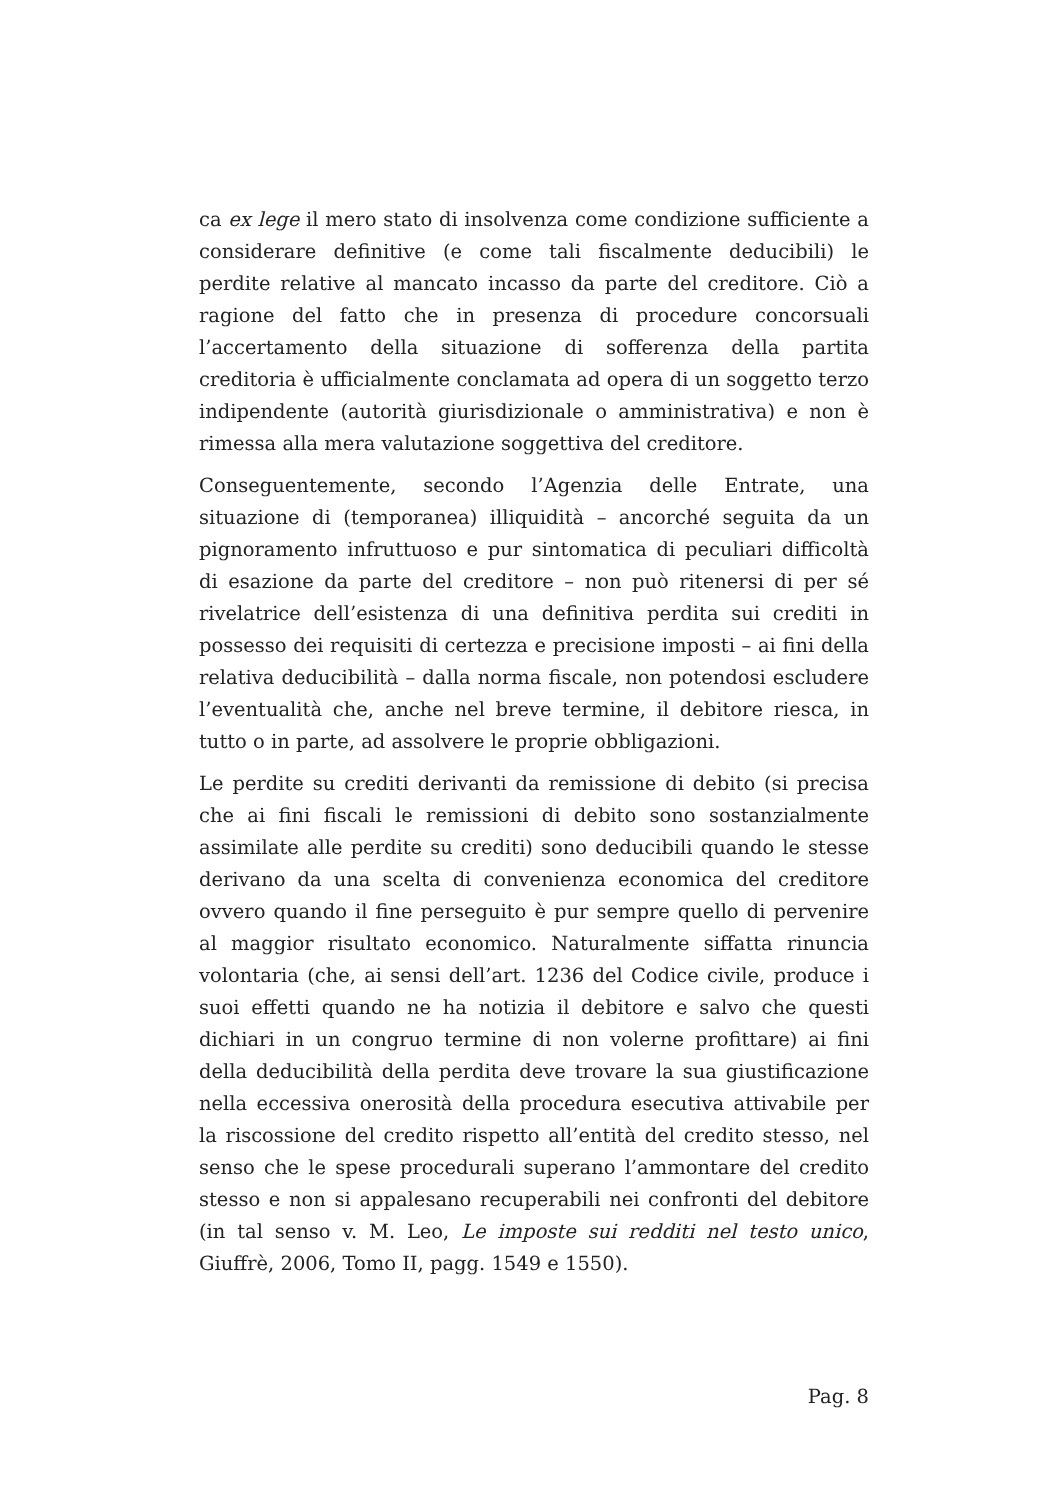ca ex lege il mero stato di insolvenza come condizione sufficiente a considerare definitive (e come tali fiscalmente deducibili) le perdite relative al mancato incasso da parte del creditore. Ciò a ragione del fatto che in presenza di procedure concorsuali l’accertamento della situazione di sofferenza della partita creditoria è ufficialmente conclamata ad opera di un soggetto terzo indipendente (autorità giurisdizionale o amministrativa) e non è rimessa alla mera valutazione soggettiva del creditore.
Conseguentemente, secondo l’Agenzia delle Entrate, una situazione di (temporanea) illiquidità – ancorché seguita da un pignoramento infruttuoso e pur sintomatica di peculiari difficoltà di esazione da parte del creditore – non può ritenersi di per sé rivelatrice dell’esistenza di una definitiva perdita sui crediti in possesso dei requisiti di certezza e precisione imposti – ai fini della relativa deducibilità – dalla norma fiscale, non potendosi escludere l’eventualità che, anche nel breve termine, il debitore riesca, in tutto o in parte, ad assolvere le proprie obbligazioni.
Le perdite su crediti derivanti da remissione di debito (si precisa che ai fini fiscali le remissioni di debito sono sostanzialmente assimilate alle perdite su crediti) sono deducibili quando le stesse derivano da una scelta di convenienza economica del creditore ovvero quando il fine perseguito è pur sempre quello di pervenire al maggior risultato economico. Naturalmente siffatta rinuncia volontaria (che, ai sensi dell’art. 1236 del Codice civile, produce i suoi effetti quando ne ha notizia il debitore e salvo che questi dichiari in un congruo termine di non volerne profittare) ai fini della deducibilità della perdita deve trovare la sua giustificazione nella eccessiva onerosità della procedura esecutiva attivabile per la riscossione del credito rispetto all’entità del credito stesso, nel senso che le spese procedurali superano l’ammontare del credito stesso e non si appalesano recuperabili nei confronti del debitore (in tal senso v. M. Leo, Le imposte sui redditi nel testo unico, Giuffrè, 2006, Tomo II, pagg. 1549 e 1550).
Pag. 8